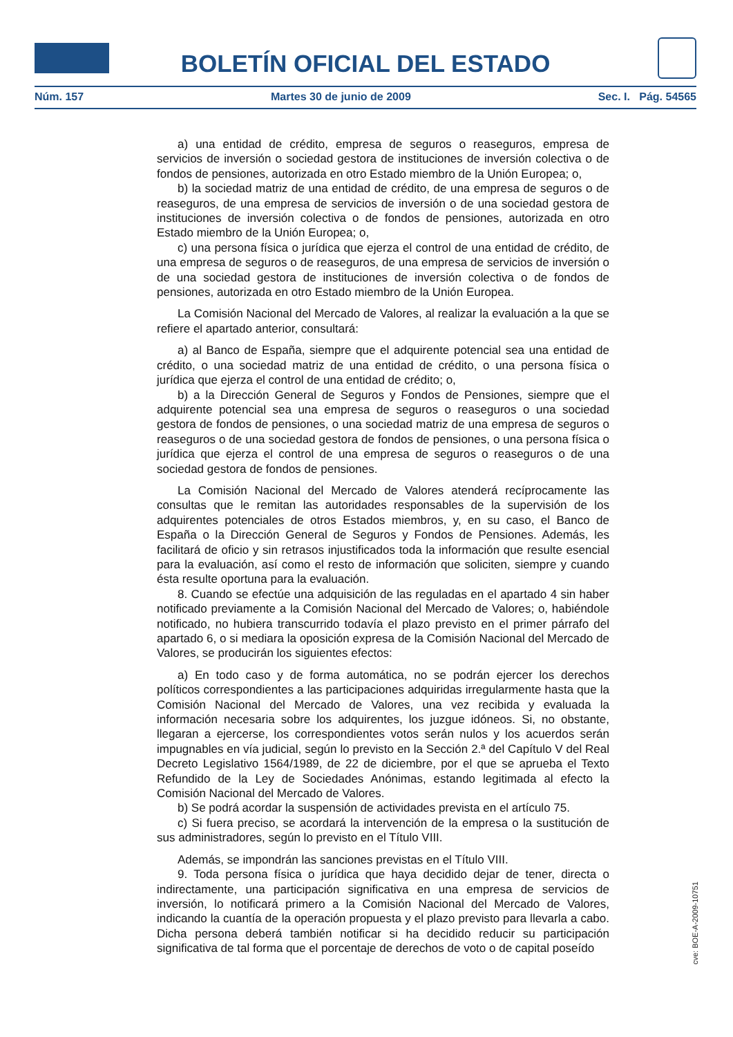BOLETÍN OFICIAL DEL ESTADO
Núm. 157 Martes 30 de junio de 2009 Sec. I. Pág. 54565
a) una entidad de crédito, empresa de seguros o reaseguros, empresa de servicios de inversión o sociedad gestora de instituciones de inversión colectiva o de fondos de pensiones, autorizada en otro Estado miembro de la Unión Europea; o,
b) la sociedad matriz de una entidad de crédito, de una empresa de seguros o de reaseguros, de una empresa de servicios de inversión o de una sociedad gestora de instituciones de inversión colectiva o de fondos de pensiones, autorizada en otro Estado miembro de la Unión Europea; o,
c) una persona física o jurídica que ejerza el control de una entidad de crédito, de una empresa de seguros o de reaseguros, de una empresa de servicios de inversión o de una sociedad gestora de instituciones de inversión colectiva o de fondos de pensiones, autorizada en otro Estado miembro de la Unión Europea.
La Comisión Nacional del Mercado de Valores, al realizar la evaluación a la que se refiere el apartado anterior, consultará:
a) al Banco de España, siempre que el adquirente potencial sea una entidad de crédito, o una sociedad matriz de una entidad de crédito, o una persona física o jurídica que ejerza el control de una entidad de crédito; o,
b) a la Dirección General de Seguros y Fondos de Pensiones, siempre que el adquirente potencial sea una empresa de seguros o reaseguros o una sociedad gestora de fondos de pensiones, o una sociedad matriz de una empresa de seguros o reaseguros o de una sociedad gestora de fondos de pensiones, o una persona física o jurídica que ejerza el control de una empresa de seguros o reaseguros o de una sociedad gestora de fondos de pensiones.
La Comisión Nacional del Mercado de Valores atenderá recíprocamente las consultas que le remitan las autoridades responsables de la supervisión de los adquirentes potenciales de otros Estados miembros, y, en su caso, el Banco de España o la Dirección General de Seguros y Fondos de Pensiones. Además, les facilitará de oficio y sin retrasos injustificados toda la información que resulte esencial para la evaluación, así como el resto de información que soliciten, siempre y cuando ésta resulte oportuna para la evaluación.
8. Cuando se efectúe una adquisición de las reguladas en el apartado 4 sin haber notificado previamente a la Comisión Nacional del Mercado de Valores; o, habiéndole notificado, no hubiera transcurrido todavía el plazo previsto en el primer párrafo del apartado 6, o si mediara la oposición expresa de la Comisión Nacional del Mercado de Valores, se producirán los siguientes efectos:
a) En todo caso y de forma automática, no se podrán ejercer los derechos políticos correspondientes a las participaciones adquiridas irregularmente hasta que la Comisión Nacional del Mercado de Valores, una vez recibida y evaluada la información necesaria sobre los adquirentes, los juzgue idóneos. Si, no obstante, llegaran a ejercerse, los correspondientes votos serán nulos y los acuerdos serán impugnables en vía judicial, según lo previsto en la Sección 2.ª del Capítulo V del Real Decreto Legislativo 1564/1989, de 22 de diciembre, por el que se aprueba el Texto Refundido de la Ley de Sociedades Anónimas, estando legitimada al efecto la Comisión Nacional del Mercado de Valores.
b) Se podrá acordar la suspensión de actividades prevista en el artículo 75.
c) Si fuera preciso, se acordará la intervención de la empresa o la sustitución de sus administradores, según lo previsto en el Título VIII.
Además, se impondrán las sanciones previstas en el Título VIII.
9. Toda persona física o jurídica que haya decidido dejar de tener, directa o indirectamente, una participación significativa en una empresa de servicios de inversión, lo notificará primero a la Comisión Nacional del Mercado de Valores, indicando la cuantía de la operación propuesta y el plazo previsto para llevarla a cabo. Dicha persona deberá también notificar si ha decidido reducir su participación significativa de tal forma que el porcentaje de derechos de voto o de capital poseído
cve: BOE-A-2009-10751